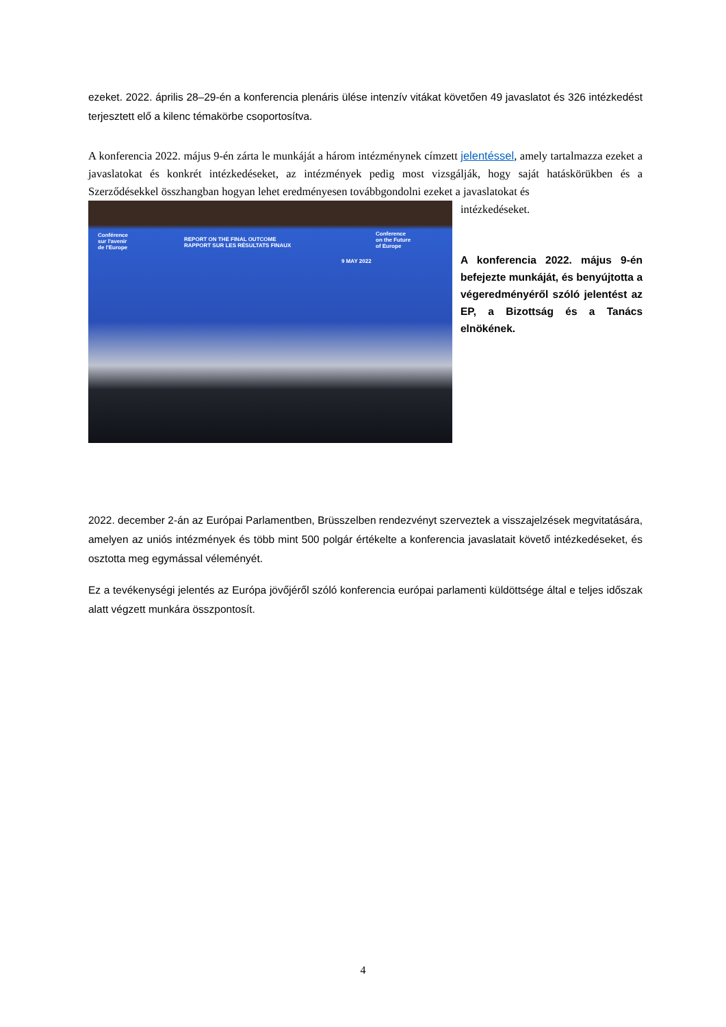ezeket. 2022. április 28–29-én a konferencia plenáris ülése intenzív vitákat követően 49 javaslatot és 326 intézkedést terjesztett elő a kilenc témakörbe csoportosítva.
A konferencia 2022. május 9-én zárta le munkáját a három intézménynek címzett jelentéssel, amely tartalmazza ezeket a javaslatokat és konkrét intézkedéseket, az intézmények pedig most vizsgálják, hogy saját hatáskörükben és a Szerződésekkel összhangban hogyan lehet eredményesen továbbgondolni ezeket a javaslatokat és
REPORT ON THE FINAL OUTCOME
RAPPORT SUR LES RÉSULTATS FINAUX
Conférence
sur l'avenir
de l'Europe
Conference
on the Future
of Europe
9 MAY 2022
intézkedéseket.
A konferencia 2022. május 9-én befejezte munkáját, és benyújtotta a végeredményéről szóló jelentést az EP, a Bizottság és a Tanács elnökének.
2022. december 2-án az Európai Parlamentben, Brüsszelben rendezvényt szerveztek a visszajelzések megvitatására, amelyen az uniós intézmények és több mint 500 polgár értékelte a konferencia javaslatait követő intézkedéseket, és osztotta meg egymással véleményét.
Ez a tevékenységi jelentés az Európa jövőjéről szóló konferencia európai parlamenti küldöttsége által e teljes időszak alatt végzett munkára összpontosít.
4